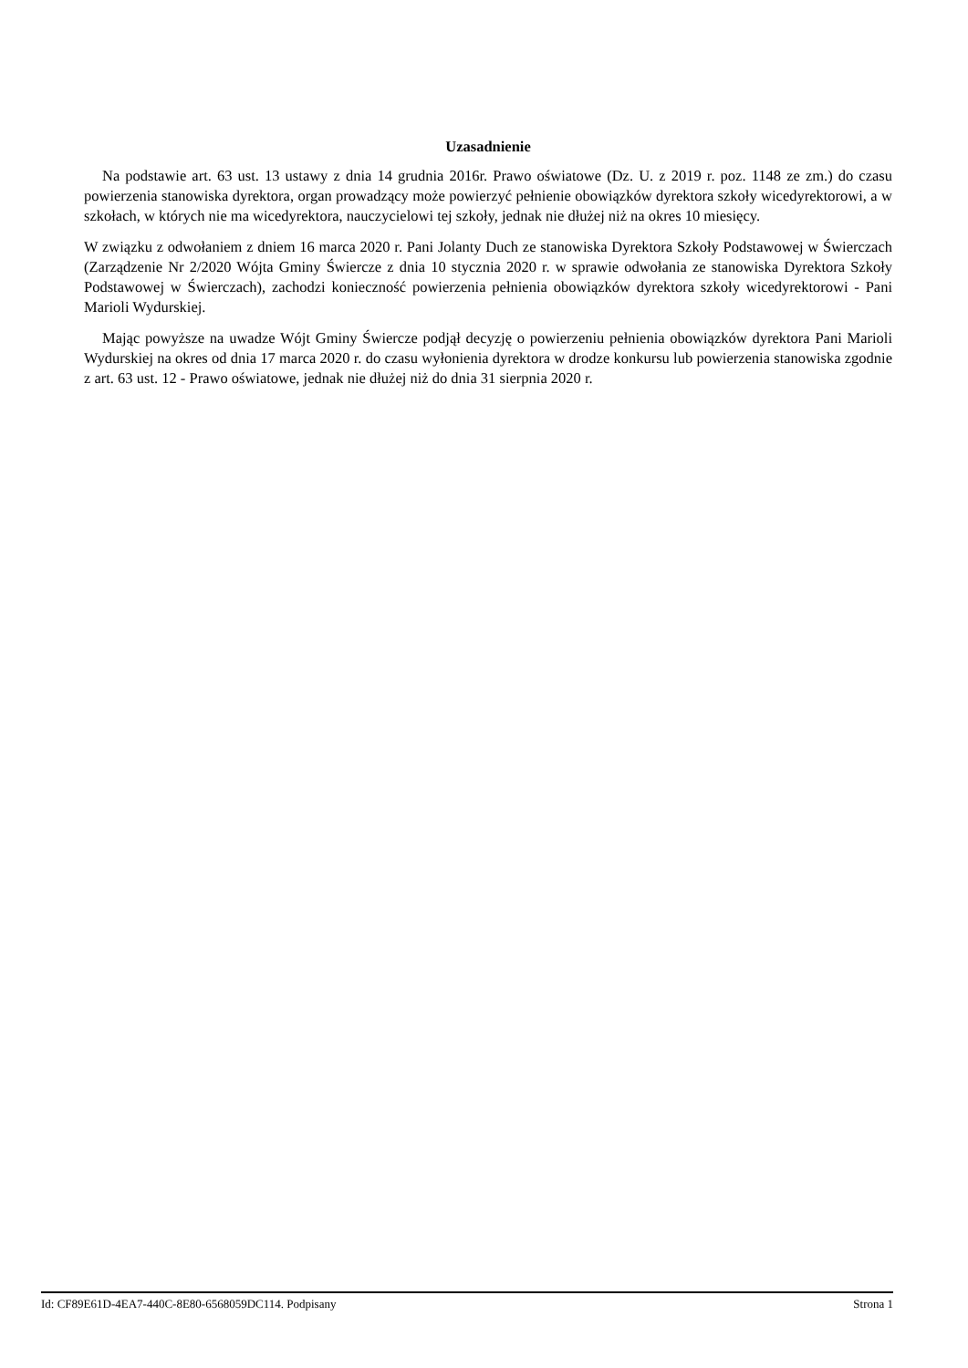Uzasadnienie
Na podstawie art. 63 ust. 13 ustawy z dnia 14 grudnia 2016r. Prawo oświatowe (Dz. U. z 2019 r. poz. 1148 ze zm.) do czasu powierzenia stanowiska dyrektora, organ prowadzący może powierzyć pełnienie obowiązków dyrektora szkoły wicedyrektorowi, a w szkołach, w których nie ma wicedyrektora, nauczycielowi tej szkoły, jednak nie dłużej niż na okres 10 miesięcy.
W związku z odwołaniem z dniem 16 marca 2020 r. Pani Jolanty Duch ze stanowiska Dyrektora Szkoły Podstawowej w Świerczach (Zarządzenie Nr 2/2020 Wójta Gminy Świercze z dnia 10 stycznia 2020 r. w sprawie odwołania ze stanowiska Dyrektora Szkoły Podstawowej w Świerczach), zachodzi konieczność powierzenia pełnienia obowiązków dyrektora szkoły wicedyrektorowi - Pani Marioli Wydurskiej.
Mając powyższe na uwadze Wójt Gminy Świercze podjął decyzję o powierzeniu pełnienia obowiązków dyrektora Pani Marioli Wydurskiej na okres od dnia 17 marca 2020 r. do czasu wyłonienia dyrektora w drodze konkursu lub powierzenia stanowiska zgodnie z art. 63 ust. 12 - Prawo oświatowe, jednak nie dłużej niż do dnia 31 sierpnia 2020 r.
Id: CF89E61D-4EA7-440C-8E80-6568059DC114. Podpisany Strona 1